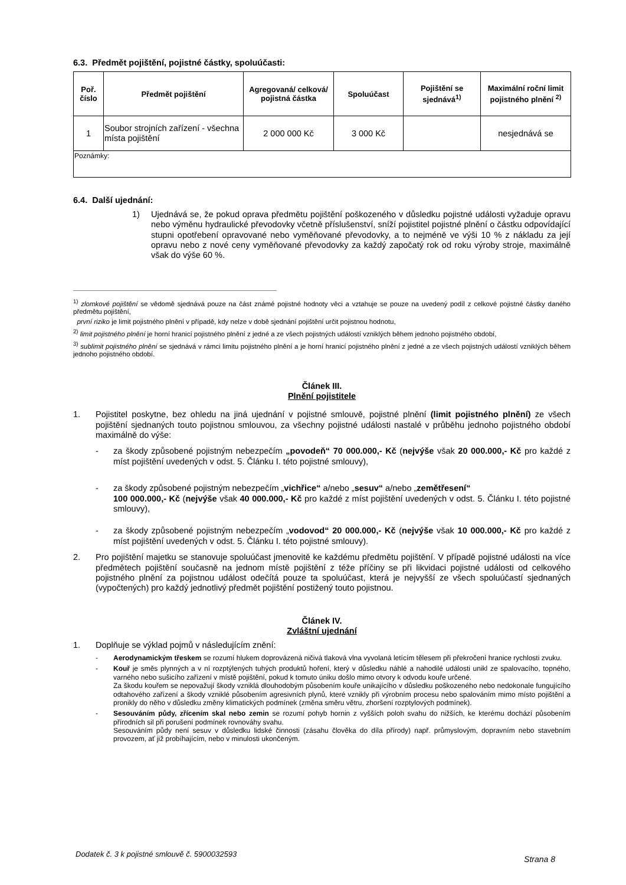6.3. Předmět pojištění, pojistné částky, spoluúčasti:
| Poř. číslo | Předmět pojištění | Agregovaná/ celková/ pojistná částka | Spoluúčast | Pojištění se sjednává<sup>1)</sup> | Maximální roční limit pojistného plnění <sup>2)</sup> |
| --- | --- | --- | --- | --- | --- |
| 1 | Soubor strojních zařízení - všechna místa pojištění | 2 000 000 Kč | 3 000 Kč | | nesjednává se |
| Poznámky: | | | | | |
6.4. Další ujednání:
1) Ujednává se, že pokud oprava předmětu pojištění poškozeného v důsledku pojistné události vyžaduje opravu nebo výměnu hydraulické převodovky včetně příslušenství, sníží pojistitel pojistné plnění o částku odpovídající stupni opotřebení opravované nebo vyměňované převodovky, a to nejméně ve výši 10 % z nákladu za její opravu nebo z nové ceny vyměňované převodovky za každý započatý rok od roku výroby stroje, maximálně však do výše 60 %.
<sup>1)</sup> zlomkové pojištění se vědomě sjednává pouze na část známé pojistné hodnoty věci a vztahuje se pouze na uvedený podíl z celkové pojistné částky daného předmětu pojištění,
první riziko je limit pojistného plnění v případě, kdy nelze v době sjednání pojištění určit pojistnou hodnotu,
<sup>2)</sup> limit pojistného plnění je horní hranicí pojistného plnění z jedné a ze všech pojistných událostí vzniklých během jednoho pojistného období,
<sup>3)</sup> sublimit pojistného plnění se sjednává v rámci limitu pojistného plnění a je horní hranicí pojistného plnění z jedné a ze všech pojistných událostí vzniklých během jednoho pojistného období.
Článek III.
Plnění pojistitele
1. Pojistitel poskytne, bez ohledu na jiná ujednání v pojistné smlouvě, pojistné plnění (limit pojistného plnění) ze všech pojištění sjednaných touto pojistnou smlouvou, za všechny pojistné události nastalé v průběhu jednoho pojistného období maximálně do výše:
- za škody způsobené pojistným nebezpečím „povodeň“ 70 000.000,- Kč (nejvýše však 20 000.000,- Kč pro každé z míst pojištění uvedených v odst. 5. Článku I. této pojistné smlouvy),
- za škody způsobené pojistným nebezpečím „vichřice“ a/nebo „sesuv“ a/nebo „zemětřesení“
100 000.000,- Kč (nejvýše však 40 000.000,- Kč pro každé z míst pojištění uvedených v odst. 5. Článku I. této pojistné smlouvy),
- za škody způsobené pojistným nebezpečím „vodovod“ 20 000.000,- Kč (nejvýše však 10 000.000,- Kč pro každé z míst pojištění uvedených v odst. 5. Článku I. této pojistné smlouvy).
2. Pro pojištění majetku se stanovuje spoluúčast jmenovitě ke každému předmětu pojištění. V případě pojistné události na více předmětech pojištění současně na jednom místě pojištění z téže příčiny se při likvidaci pojistné události od celkového pojistného plnění za pojistnou událost odečítá pouze ta spoluúčast, která je nejvyšší ze všech spoluúčastí sjednaných (vypočtených) pro každý jednotlivý předmět pojištění postižený touto pojistnou.
Článek IV.
Zvláštní ujednání
1. Doplňuje se výklad pojmů v následujícím znění:
- Aerodynamickým třeskem se rozumí hlukem doprovázená ničivá tlaková vlna vyvolaná letícím tělesem při překročení hranice rychlosti zvuku.
- Kouř je směs plynných a v ní rozptýlených tuhých produktů hoření, který v důsledku náhlé a nahodilé události unikl ze spalovacího, topného, varného nebo sušicího zařízení v místě pojištění, pokud k tomuto úniku došlo mimo otvory k odvodu kouře určené.
Za škodu kouřem se nepovažují škody vzniklá dlouhodobým působením kouře unikajícího v důsledku poškozeného nebo nedokonale fungujícího odtahového zařízení a škody vzniklé působením agresivních plynů, které vznikly při výrobním procesu nebo spalováním mimo místo pojištění a pronikly do něho v důsledku změny klimatických podmínek (změna směru větru, zhoršení rozptylových podmínek).
- Sesouváním půdy, zřícením skal nebo zemin se rozumí pohyb hornin z vyšších poloh svahu do nižších, ke kterému dochází působením přírodních sil při porušení podmínek rovnováhy svahu.
Sesouváním půdy není sesuv v důsledku lidské činnosti (zásahu člověka do díla přírody) např. průmyslovým, dopravním nebo stavebním provozem, ať již probíhajícím, nebo v minulosti ukončeným.
Dodatek č. 3 k pojistné smlouvě č. 5900032593 Strana 8